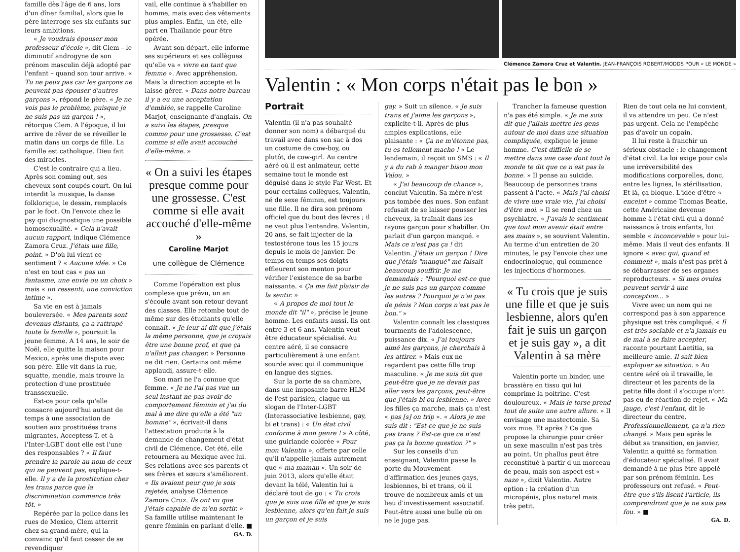famille dès l'âge de 6 ans, lors d'un dîner familial, alors que le père interroge ses six enfants sur leurs ambitions.
« Je voudrais épouser mon professeur d'école », dit Clem – le diminutif androgyne de son prénom masculin déjà adopté par l'enfant – quand son tour arrive. « Tu ne peux pas car les garçons ne peuvent pas épouser d'autres garçons », répond le père. « Je ne vois pas le problème, puisque je ne suis pas un garçon ! », rétorque Clem. A l'époque, il lui arrive de rêver de se réveiller le matin dans un corps de fille. La famille est catholique. Dieu fait des miracles.
C'est le contraire qui a lieu. Après son coming out, ses cheveux sont coupés court. On lui interdit la musique, la danse folklorique, le dessin, remplacés par le foot. On l'envoie chez le psy qui diagnostique une possible homosexualité. « Cela n'avait aucun rapport, indique Clémence Zamora Cruz. J'étais une fille, point. » D'où lui vient ce sentiment ? « Aucune idée. » Ce n'est en tout cas « pas un fantasme, une envie ou un choix » mais « un ressenti, une conviction intime ».
Sa vie en est à jamais bouleversée. « Mes parents sont devenus distants, ça a rattrapé toute la famille », poursuit la jeune femme. A 14 ans, le soir de Noël, elle quitte la maison pour Mexico, après une dispute avec son père. Elle vit dans la rue, squatte, mendie, mais trouve la protection d'une prostituée transsexuelle.
Est-ce pour cela qu'elle consacre aujourd'hui autant de temps à une association de soutien aux prostituées trans migrantes, Acceptess-T, et à l'Inter-LGBT dont elle est l'une des responsables ? « Il faut prendre la parole au nom de ceux qui ne peuvent pas, explique-t-elle. Il y a de la prostitution chez les trans parce que la discrimination commence très tôt. »
Repérée par la police dans les rues de Mexico, Clem atterrit chez sa grand-mère, qui la convainc qu'il faut cesser de se revendiquer
vail, elle continue à s'habiller en homme, mais avec des vêtements plus amples. Enfin, un été, elle part en Thaïlande pour être opérée.
Avant son départ, elle informe ses supérieurs et ses collègues qu'elle va « vivre en tant que femme ». Avec appréhension. Mais la direction accepte et la laisse gérer. « Dans notre bureau il y a eu une acceptation d'emblée, se rappelle Caroline Marjot, enseignante d'anglais. On a suivi les étapes, presque comme pour une grossesse. C'est comme si elle avait accouché d'elle-même. »
« On a suivi les étapes presque comme pour une grossesse. C'est comme si elle avait accouché d'elle-même »
Caroline Marjot
une collègue de Clémence
Comme l'opération est plus complexe que prévu, un an s'écoule avant son retour devant des classes. Elle retombe tout de même sur des étudiants qu'elle connaît. « Je leur ai dit que j'étais la même personne, que je croyais être une bonne prof, et que ça n'allait pas changer. » Personne ne dit rien. Certains ont même applaudi, assure-t-elle.
Son mari ne l'a connue que femme. « Je ne l'ai pas vue un seul instant ne pas avoir de comportement féminin et j'ai du mal à me dire qu'elle a été "un homme" », écrivait-il dans l'attestation produite à la demande de changement d'état civil de Clémence. Cet été, elle retournera au Mexique avec lui. Ses relations avec ses parents et ses frères et sœurs s'améliorent. « Ils avaient peur que je sois rejetée, analyse Clémence Zamora Cruz. Ils ont vu que j'étais capable de m'en sortir. » Sa famille utilise maintenant le genre féminin en parlant d'elle. ■
GA. D.
Clémence Zamora Cruz et Valentin. JEAN-FRANÇOIS ROBERT/MODDS POUR « LE MONDE »
Valentin : « Mon corps n'était pas le bon »
Portrait
Valentin (il n'a pas souhaité donner son nom) a débarqué du travail avec dans son sac à dos un costume de cow-boy, ou plutôt, de cow-girl. Au centre aéré où il est animateur, cette semaine tout le monde est déguisé dans le style Far West. Et pour certains collègues, Valentin, né de sexe féminin, est toujours une fille. Il ne dira son prénom officiel que du bout des lèvres ; il ne veut plus l'entendre. Valentin, 20 ans, se fait injecter de la testostérone tous les 15 jours depuis le mois de janvier. De temps en temps ses doigts effleurent son menton pour vérifier l'existence de sa barbe naissante. « Ça me fait plaisir de la sentir. »
« A propos de moi tout le monde dit "il" », précise le jeune homme. Les enfants aussi. Ils ont entre 3 et 6 ans. Valentin veut être éducateur spécialisé. Au centre aéré, il se consacre particulièrement à une enfant sourde avec qui il communique en langue des signes.
Sur la porte de sa chambre, dans une imposante barre HLM de l'est parisien, claque un slogan de l'Inter-LGBT (Interassociative lesbienne, gay, bi et trans) : « Un état civil conforme à mon genre ! » A côté, une guirlande colorée « Pour mon Valentin », offerte par celle qu'il n'appelle jamais autrement que « ma maman ». Un soir de juin 2013, alors qu'elle était devant la télé, Valentin lui a déclaré tout de go : « Tu crois que je suis une fille et que je suis lesbienne, alors qu'en fait je suis un garçon et je suis
gay. » Suit un silence. « Je suis trans et j'aime les garçons », explicite-t-il. Après de plus amples explications, elle plaisante : « Ça ne m'étonne pas, tu es tellement macho ! » Le lendemain, il reçoit un SMS : « Il y a du rab à manger bisou mon Valou. »
« J'ai beaucoup de chance », conclut Valentin. Sa mère n'est pas tombée des nues. Son enfant refusait de se laisser pousser les cheveux, la traînait dans les rayons garçon pour s'habiller. On parlait d'un garçon manqué. « Mais ce n'est pas ça ! dit Valentin. J'étais un garçon ! Dire que j'étais "manqué" me faisait beaucoup souffrir. Je me demandais : "Pourquoi est-ce que je ne suis pas un garçon comme les autres ? Pourquoi je n'ai pas de pénis ? Mon corps n'est pas le bon." »
Valentin connaît les classiques tourments de l'adolescence, puissance dix. « J'ai toujours aimé les garçons, je cherchais à les attirer. » Mais eux ne regardent pas cette fille trop masculine. « Je me suis dit que peut-être que je ne devais pas aller vers les garçons, peut-être que j'étais bi ou lesbienne. » Avec les filles ça marche, mais ça n'est « pas [s] on trip ». « Alors je me suis dit : "Est-ce que je ne suis pas trans ? Est-ce que ce n'est pas ça la bonne question ?" »
Sur les conseils d'un enseignant, Valentin passe la porte du Mouvement d'affirmation des jeunes gays, lesbiennes, bi et trans, où il trouve de nombreux amis et un lieu d'investissement associatif. Peut-être aussi une bulle où on ne le juge pas.
Trancher la fameuse question n'a pas été simple. « Je me suis dit que j'allais mettre les gens autour de moi dans une situation compliquée, explique le jeune homme. C'est difficile de se mettre dans une case dont tout le monde te dit que ce n'est pas la bonne. » Il pense au suicide. Beaucoup de personnes trans passent à l'acte. « Mais j'ai choisi de vivre une vraie vie, j'ai choisi d'être moi. » Il se rend chez un psychiatre. « J'avais le sentiment que tout mon avenir était entre ses mains », se souvient Valentin. Au terme d'un entretien de 20 minutes, le psy l'envoie chez une endocrinologue, qui commence les injections d'hormones.
« Tu crois que je suis une fille et que je suis lesbienne, alors qu'en fait je suis un garçon et je suis gay », a dit Valentin à sa mère
Valentin porte un binder, une brassière en tissu qui lui comprime la poitrine. C'est douloureux. « Mais le torse prend tout de suite une autre allure. » Il envisage une mastectomie. Sa voix mue. Et après ? Ce que propose la chirurgie pour créer un sexe masculin n'est pas très au point. Un phallus peut être reconstitué à partir d'un morceau de peau, mais son aspect est « naze », dixit Valentin. Autre option : la création d'un micropénis, plus naturel mais très petit.
Rien de tout cela ne lui convient, il va attendre un peu. Ce n'est pas urgent. Cela ne l'empêche pas d'avoir un copain.
Il lui reste à franchir un sérieux obstacle : le changement d'état civil. La loi exige pour cela une irréversibilité des modifications corporelles, donc, entre les lignes, la stérilisation. Et là, ça bloque. L'idée d'être « enceint » comme Thomas Beatie, cette Américaine devenue homme à l'état civil qui a donné naissance à trois enfants, lui semble « inconcevable » pour lui-même. Mais il veut des enfants. Il ignore « avec qui, quand et comment », mais n'est pas prêt à se débarrasser de ses organes reproducteurs. « Si mes ovules peuvent servir à une conception... »
Vivre avec un nom qui ne correspond pas à son apparence physique est très compliqué. « Il est très sociable et n'a jamais eu de mal à se faire accepter, raconte pourtant Laetitia, sa meilleure amie. Il sait bien expliquer sa situation. » Au centre aéré où il travaille, le directeur et les parents de la petite fille dont il s'occupe n'ont pas eu de réaction de rejet. « Ma jauge, c'est l'enfant, dit le directeur du centre. Professionnellement, ça n'a rien changé. » Mais peu après le début sa transition, en janvier, Valentin a quitté sa formation d'éducateur spécialisé. Il avait demandé à ne plus être appelé par son prénom féminin. Les professeurs ont refusé. « Peut-être que s'ils lisent l'article, ils comprendront que je ne suis pas fou. » ■
GA. D.